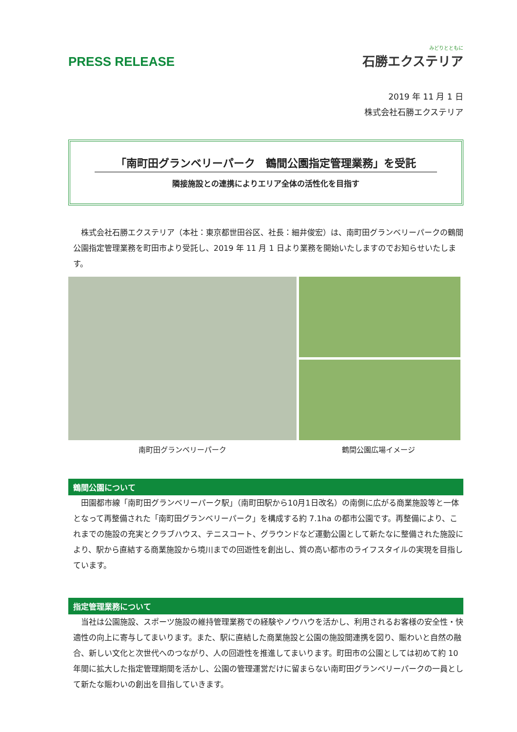PRESS RELEASE
みどりとともに
石勝エクステリア
2019 年 11 月 1 日
株式会社石勝エクステリア
「南町田グランベリーパーク　鶴間公園指定管理業務」を受託
隣接施設との連携によりエリア全体の活性化を目指す
　株式会社石勝エクステリア（本社：東京都世田谷区、社長：細井俊宏）は、南町田グランベリーパークの鶴間公園指定管理業務を町田市より受託し、2019 年 11 月 1 日より業務を開始いたしますのでお知らせいたします。
南町田グランベリーパーク 鶴間公園広場イメージ
鶴間公園について
　田園都市線「南町田グランベリーパーク駅」（南町田駅から10月1日改名）の南側に広がる商業施設等と一体となって再整備された「南町田グランベリーパーク」を構成する約 7.1ha の都市公園です。再整備により、これまでの施設の充実とクラブハウス、テニスコート、グラウンドなど運動公園として新たなに整備された施設により、駅から直結する商業施設から境川までの回遊性を創出し、質の高い都市のライフスタイルの実現を目指しています。
指定管理業務について
　当社は公園施設、スポーツ施設の維持管理業務での経験やノウハウを活かし、利用されるお客様の安全性・快適性の向上に寄与してまいります。また、駅に直結した商業施設と公園の施設間連携を図り、賑わいと自然の融合、新しい文化と次世代へのつながり、人の回遊性を推進してまいります。町田市の公園としては初めて約 10 年間に拡大した指定管理期間を活かし、公園の管理運営だけに留まらない南町田グランベリーパークの一員として新たな賑わいの創出を目指していきます。